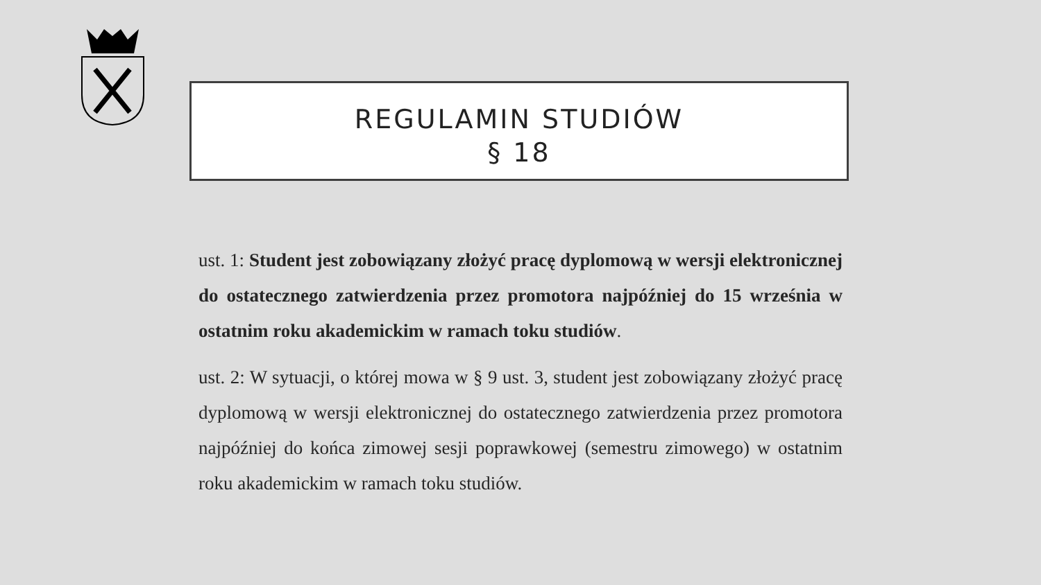REGULAMIN STUDIÓW
§ 18
ust. 1: Student jest zobowiązany złożyć pracę dyplomową w wersji elektronicznej do ostatecznego zatwierdzenia przez promotora najpóźniej do 15 września w ostatnim roku akademickim w ramach toku studiów.
ust. 2: W sytuacji, o której mowa w § 9 ust. 3, student jest zobowiązany złożyć pracę dyplomową w wersji elektronicznej do ostatecznego zatwierdzenia przez promotora najpóźniej do końca zimowej sesji poprawkowej (semestru zimowego) w ostatnim roku akademickim w ramach toku studiów.